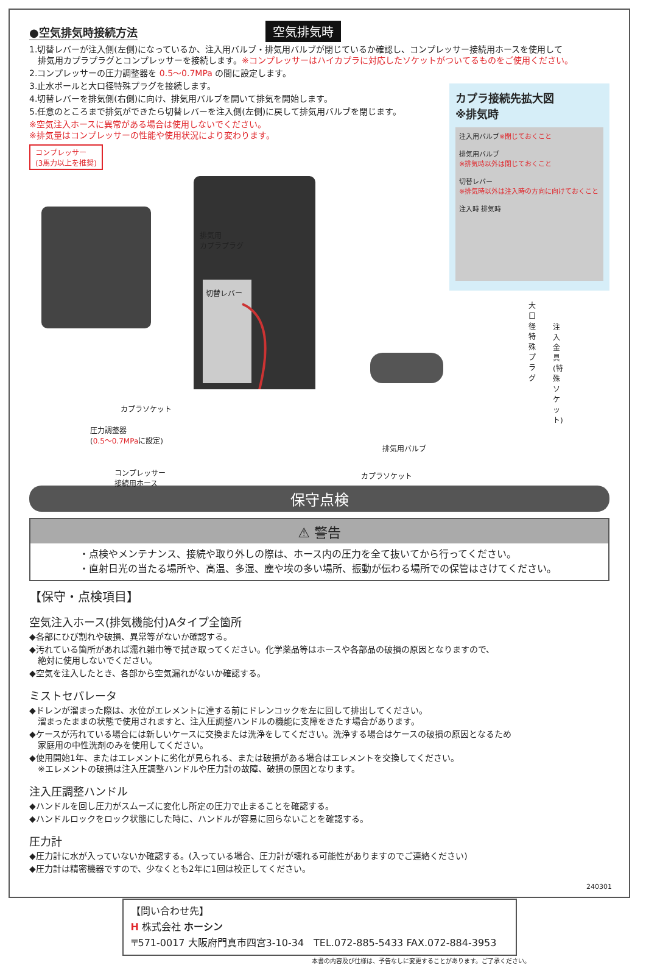●空気排気時接続方法
空気排気時
1.切替レバーが注入側(左側)になっているか、注入用バルブ・排気用バルブが閉じているか確認し、コンプレッサー接続用ホースを使用して
　排気用カプラプラグとコンプレッサーを接続します。※コンプレッサーはハイカプラに対応したソケットがついてるものをご使用ください。
2.コンプレッサーの圧力調整器を 0.5～0.7MPa の間に設定します。
3.止水ボールと大口径特殊プラグを接続します。
4.切替レバーを排気側(右側)に向け、排気用バルブを開いて排気を開始します。
5.任意のところまで排気ができたら切替レバーを注入側(左側)に戻して排気用バルブを閉じます。
※空気注入ホースに異常がある場合は使用しないでください。
※排気量はコンプレッサーの性能や使用状況により変わります。
コンプレッサー
(3馬力以上を推奨)
排気用
カプラプラグ
切替レバー
大口径特殊プラグ
注入金具
(特殊ソケット)
カプラソケット
圧力調整器
(0.5～0.7MPaに設定)
排気用バルブ
コンプレッサー
接続用ホース
カプラソケット
カプラ接続先拡大図
※排気時
注入用バルブ※閉じておくこと
排気用バルブ
※排気時以外は閉じておくこと
切替レバー
※排気時以外は注入時の方向に向けておくこと
注入時 排気時
保守点検
⚠ 警告
・点検やメンテナンス、接続や取り外しの際は、ホース内の圧力を全て抜いてから行ってください。
・直射日光の当たる場所や、高温、多湿、塵や埃の多い場所、振動が伝わる場所での保管はさけてください。
【保守・点検項目】
空気注入ホース(排気機能付)Aタイプ全箇所
◆各部にひび割れや破損、異常等がないか確認する。
◆汚れている箇所があれば濡れ雑巾等で拭き取ってください。化学薬品等はホースや各部品の破損の原因となりますので、
　絶対に使用しないでください。
◆空気を注入したとき、各部から空気漏れがないか確認する。
ミストセパレータ
◆ドレンが溜まった際は、水位がエレメントに達する前にドレンコックを左に回して排出してください。
　溜まったままの状態で使用されますと、注入圧調整ハンドルの機能に支障をきたす場合があります。
◆ケースが汚れている場合には新しいケースに交換または洗浄をしてください。洗浄する場合はケースの破損の原因となるため
　家庭用の中性洗剤のみを使用してください。
◆使用開始1年、またはエレメントに劣化が見られる、または破損がある場合はエレメントを交換してください。
　※エレメントの破損は注入圧調整ハンドルや圧力計の故障、破損の原因となります。
注入圧調整ハンドル
◆ハンドルを回し圧力がスムーズに変化し所定の圧力で止まることを確認する。
◆ハンドルロックをロック状態にした時に、ハンドルが容易に回らないことを確認する。
圧力計
◆圧力計に水が入っていないか確認する。(入っている場合、圧力計が壊れる可能性がありますのでご連絡ください)
◆圧力計は精密機器ですので、少なくとも2年に1回は校正してください。
【問い合わせ先】
H 株式会社 ホーシン
〒571-0017 大阪府門真市四宮3-10-34　TEL.072-885-5433 FAX.072-884-3953
本書の内容及び仕様は、予告なしに変更することがあります。ご了承ください。
240301